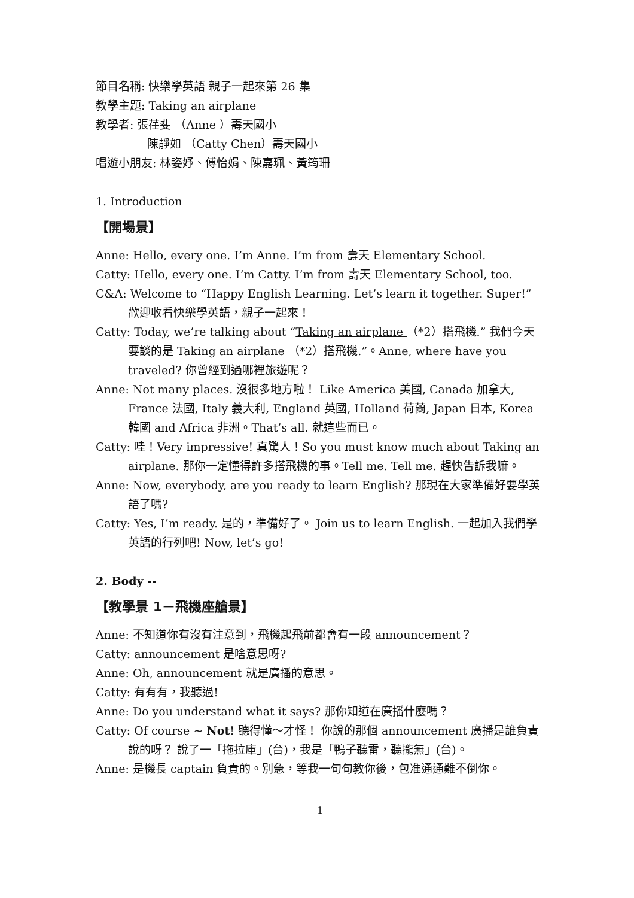節目名稱: 快樂學英語 親子一起來第 26 集
教學主題: Taking an airplane
教學者: 張荏斐 （Anne ）壽天國小
陳靜如 （Catty Chen）壽天國小
唱遊小朋友: 林姿妤、傅怡娟、陳嘉珮、黃筠珊
1. Introduction
【開場景】
Anne: Hello, every one. I’m Anne. I’m from 壽天 Elementary School.
Catty: Hello, every one. I’m Catty. I’m from 壽天 Elementary School, too.
C&A: Welcome to “Happy English Learning. Let’s learn it together. Super!” 歡迎收看快樂學英語，親子一起來！
Catty: Today, we’re talking about “Taking an airplane （*2）搭飛機.” 我們今天要談的是 Taking an airplane （*2）搭飛機.”。Anne, where have you traveled? 你曾經到過哪裡旅遊呢？
Anne: Not many places. 沒很多地方啦！ Like America 美國, Canada 加拿大, France 法國, Italy 義大利, England 英國, Holland 荷蘭, Japan 日本, Korea 韓國 and Africa 非洲。That’s all. 就這些而已。
Catty: 哇！Very impressive! 真驚人！So you must know much about Taking an airplane. 那你一定懂得許多搭飛機的事。Tell me. Tell me. 趕快告訴我嘛。
Anne: Now, everybody, are you ready to learn English? 那現在大家準備好要學英語了嗎?
Catty: Yes, I’m ready. 是的，準備好了。 Join us to learn English. 一起加入我們學英語的行列吧! Now, let’s go!
2. Body --
【教學景 1－飛機座艙景】
Anne: 不知道你有沒有注意到，飛機起飛前都會有一段 announcement？
Catty: announcement 是啥意思呀?
Anne: Oh, announcement 就是廣播的意思。
Catty: 有有有，我聽過!
Anne: Do you understand what it says? 那你知道在廣播什麼嗎？
Catty: Of course ~ Not! 聽得懂～才怪！ 你說的那個 announcement 廣播是誰負責說的呀？ 說了一「拖拉庫」(台)，我是「鴨子聽雷，聽攏無」(台)。
Anne: 是機長 captain 負責的。別急，等我一句句教你後，包准通通難不倒你。
1